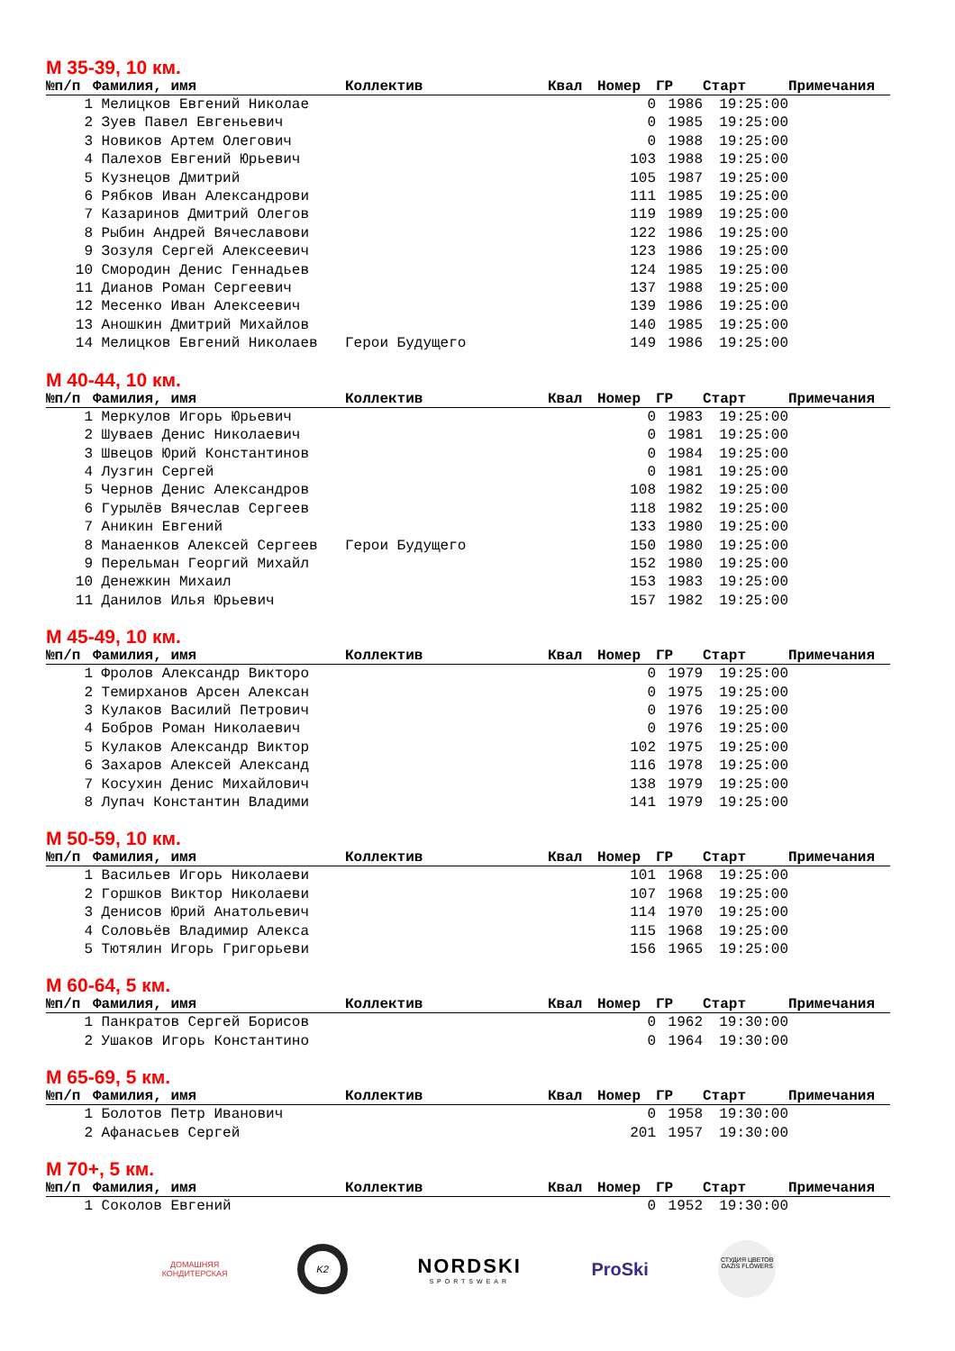М 35-39, 10 км.
| №п/п | Фамилия, имя | Коллектив | Квал | Номер | ГР | Старт | Примечания |
| --- | --- | --- | --- | --- | --- | --- | --- |
| 1 | Мелицков Евгений Николае | | | 0 | 1986 | 19:25:00 | |
| 2 | Зуев Павел Евгеньевич | | | 0 | 1985 | 19:25:00 | |
| 3 | Новиков Артем Олегович | | | 0 | 1988 | 19:25:00 | |
| 4 | Палехов Евгений Юрьевич | | | 103 | 1988 | 19:25:00 | |
| 5 | Кузнецов Дмитрий | | | 105 | 1987 | 19:25:00 | |
| 6 | Рябков Иван Александрови | | | 111 | 1985 | 19:25:00 | |
| 7 | Казаринов Дмитрий Олегов | | | 119 | 1989 | 19:25:00 | |
| 8 | Рыбин Андрей Вячеславови | | | 122 | 1986 | 19:25:00 | |
| 9 | Зозуля Сергей Алексеевич | | | 123 | 1986 | 19:25:00 | |
| 10 | Смородин Денис Геннадьев | | | 124 | 1985 | 19:25:00 | |
| 11 | Дианов Роман Сергеевич | | | 137 | 1988 | 19:25:00 | |
| 12 | Месенко Иван Алексеевич | | | 139 | 1986 | 19:25:00 | |
| 13 | Аношкин Дмитрий Михайлов | | | 140 | 1985 | 19:25:00 | |
| 14 | Мелицков Евгений Николаев | Герои Будущего | | 149 | 1986 | 19:25:00 | |
М 40-44, 10 км.
| №п/п | Фамилия, имя | Коллектив | Квал | Номер | ГР | Старт | Примечания |
| --- | --- | --- | --- | --- | --- | --- | --- |
| 1 | Меркулов Игорь Юрьевич | | | 0 | 1983 | 19:25:00 | |
| 2 | Шуваев Денис Николаевич | | | 0 | 1981 | 19:25:00 | |
| 3 | Швецов Юрий Константинов | | | 0 | 1984 | 19:25:00 | |
| 4 | Лузгин Сергей | | | 0 | 1981 | 19:25:00 | |
| 5 | Чернов Денис Александров | | | 108 | 1982 | 19:25:00 | |
| 6 | Гурылёв Вячеслав Сергеев | | | 118 | 1982 | 19:25:00 | |
| 7 | Аникин Евгений | | | 133 | 1980 | 19:25:00 | |
| 8 | Манаенков Алексей Сергеев | Герои Будущего | | 150 | 1980 | 19:25:00 | |
| 9 | Перельман Георгий Михайл | | | 152 | 1980 | 19:25:00 | |
| 10 | Денежкин Михаил | | | 153 | 1983 | 19:25:00 | |
| 11 | Данилов Илья Юрьевич | | | 157 | 1982 | 19:25:00 | |
М 45-49, 10 км.
| №п/п | Фамилия, имя | Коллектив | Квал | Номер | ГР | Старт | Примечания |
| --- | --- | --- | --- | --- | --- | --- | --- |
| 1 | Фролов Александр Викторо | | | 0 | 1979 | 19:25:00 | |
| 2 | Темирханов Арсен Алексан | | | 0 | 1975 | 19:25:00 | |
| 3 | Кулаков Василий Петрович | | | 0 | 1976 | 19:25:00 | |
| 4 | Бобров Роман Николаевич | | | 0 | 1976 | 19:25:00 | |
| 5 | Кулаков Александр Виктор | | | 102 | 1975 | 19:25:00 | |
| 6 | Захаров Алексей Александ | | | 116 | 1978 | 19:25:00 | |
| 7 | Косухин Денис Михайлович | | | 138 | 1979 | 19:25:00 | |
| 8 | Лупач Константин Владими | | | 141 | 1979 | 19:25:00 | |
М 50-59, 10 км.
| №п/п | Фамилия, имя | Коллектив | Квал | Номер | ГР | Старт | Примечания |
| --- | --- | --- | --- | --- | --- | --- | --- |
| 1 | Васильев Игорь Николаеви | | | 101 | 1968 | 19:25:00 | |
| 2 | Горшков Виктор Николаеви | | | 107 | 1968 | 19:25:00 | |
| 3 | Денисов Юрий Анатольевич | | | 114 | 1970 | 19:25:00 | |
| 4 | Соловьёв Владимир Алекса | | | 115 | 1968 | 19:25:00 | |
| 5 | Тютялин Игорь Григорьеви | | | 156 | 1965 | 19:25:00 | |
М 60-64, 5 км.
| №п/п | Фамилия, имя | Коллектив | Квал | Номер | ГР | Старт | Примечания |
| --- | --- | --- | --- | --- | --- | --- | --- |
| 1 | Панкратов Сергей Борисов | | | 0 | 1962 | 19:30:00 | |
| 2 | Ушаков Игорь Константино | | | 0 | 1964 | 19:30:00 | |
М 65-69, 5 км.
| №п/п | Фамилия, имя | Коллектив | Квал | Номер | ГР | Старт | Примечания |
| --- | --- | --- | --- | --- | --- | --- | --- |
| 1 | Болотов Петр Иванович | | | 0 | 1958 | 19:30:00 | |
| 2 | Афанасьев Сергей | | | 201 | 1957 | 19:30:00 | |
М 70+, 5 км.
| №п/п | Фамилия, имя | Коллектив | Квал | Номер | ГР | Старт | Примечания |
| --- | --- | --- | --- | --- | --- | --- | --- |
| 1 | Соколов Евгений | | | 0 | 1952 | 19:30:00 | |
ДОМАШНЯЯ
КОНДИТЕРСКАЯ
K2
NORDSKI
SPORTSWEAR
ProSki
СТУДИЯ ЦВЕТОВ
OAZIS FLOWERS